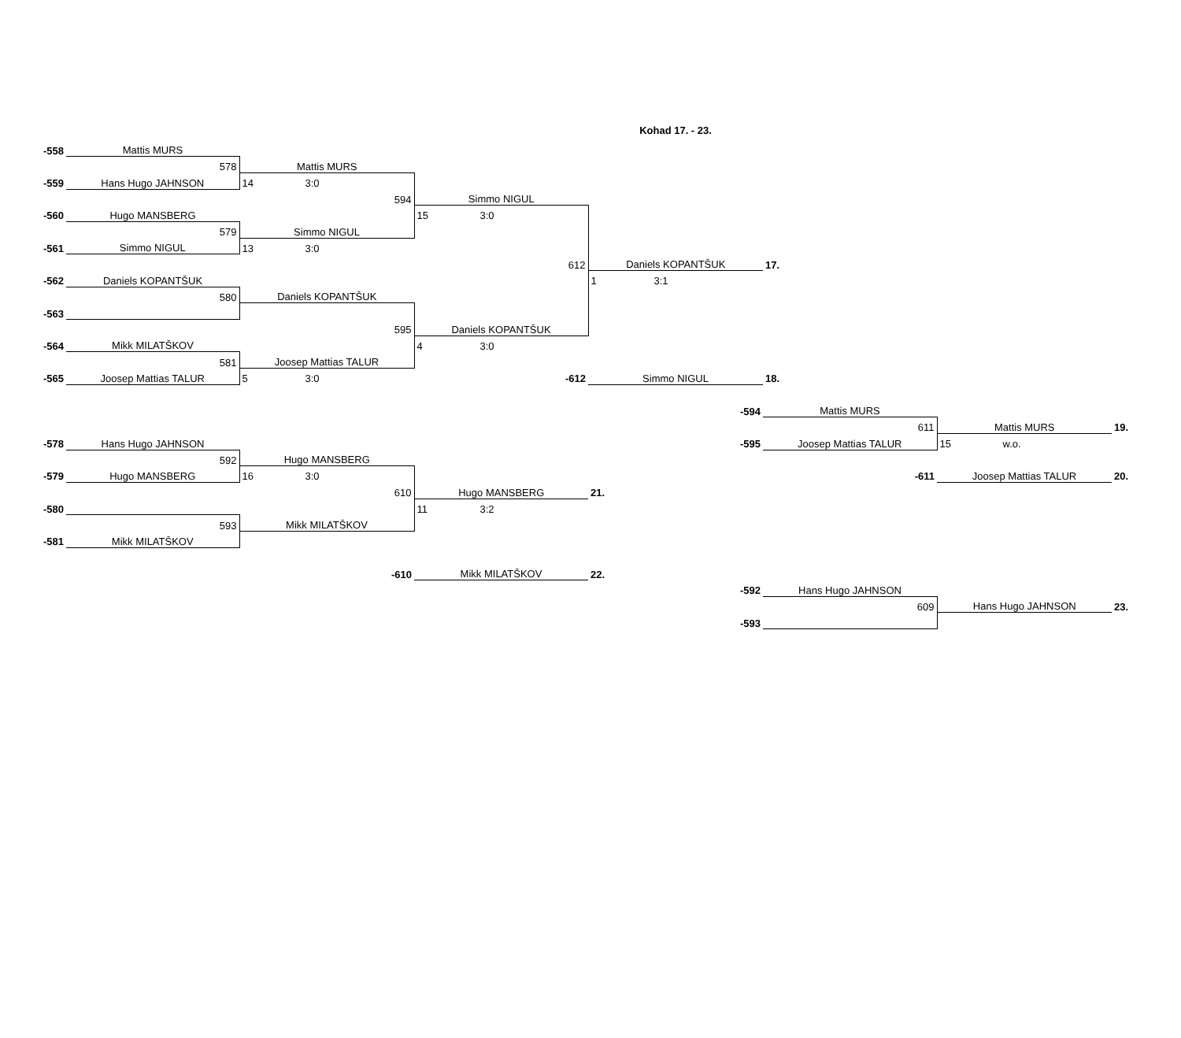Kohad 17. - 23.
| -558 | Mattis MURS | | | | | | |
| | 578 | Mattis MURS | | | | | |
| -559 | Hans Hugo JAHNSON | 14 3:0 | | | | | |
| | | 594 | Simmo NIGUL | | | | |
| -560 | Hugo MANSBERG | | 15 3:0 | | | | |
| | 579 | Simmo NIGUL | | | | | |
| -561 | Simmo NIGUL | 13 3:0 | | | | | |
| | | | 612 | Daniels KOPANTŠUK | 17. | | |
| -562 | Daniels KOPANTŠUK | | | 1 3:1 | | | |
| | 580 | Daniels KOPANTŠUK | | | | | |
| -563 | | | | | | | |
| | | 595 | Daniels KOPANTŠUK | | | | |
| -564 | Mikk MILATŠKOV | | 4 3:0 | | | | |
| | 581 | Joosep Mattias TALUR | | | | | |
| -565 | Joosep Mattias TALUR | 5 3:0 | -612 | Simmo NIGUL | 18. | | |
| | | | | -594 | Mattis MURS | | |
| | | | | | 611 | Mattis MURS | 19. |
| -578 | Hans Hugo JAHNSON | | | -595 | Joosep Mattias TALUR | 15 w.o. | |
| | 592 | Hugo MANSBERG | | | | | |
| -579 | Hugo MANSBERG | 16 3:0 | | | -611 | Joosep Mattias TALUR | 20. |
| | | 610 | Hugo MANSBERG | 21. | | | |
| -580 | | | 11 3:2 | | | | |
| | 593 | Mikk MILATŠKOV | | | | | |
| -581 | Mikk MILATŠKOV | | | | | | |
| | | -610 | Mikk MILATŠKOV | 22. | | | |
| | | | | -592 | Hans Hugo JAHNSON | | |
| | | | | | 609 | Hans Hugo JAHNSON | 23. |
| | | | | -593 | | | |